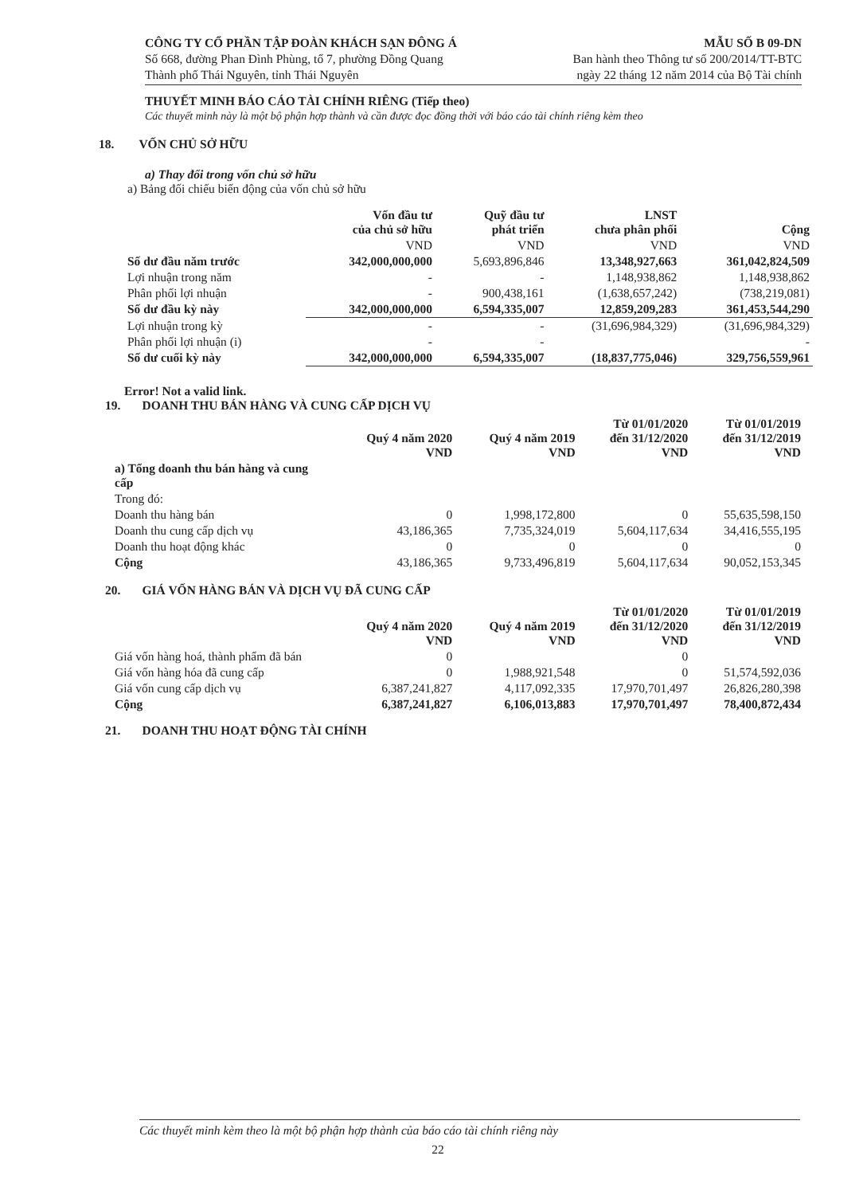CÔNG TY CỔ PHẦN TẬP ĐOÀN KHÁCH SẠN ĐÔNG Á
Số 668, đường Phan Đình Phùng, tổ 7, phường Đồng Quang
Thành phố Thái Nguyên, tỉnh Thái Nguyên
MẪU SỐ B 09-DN
Ban hành theo Thông tư số 200/2014/TT-BTC
ngày 22 tháng 12 năm 2014 của Bộ Tài chính
THUYẾT MINH BÁO CÁO TÀI CHÍNH RIÊNG (Tiếp theo)
Các thuyết minh này là một bộ phận hợp thành và cần được đọc đồng thời với báo cáo tài chính riêng kèm theo
18. VỐN CHỦ SỞ HỮU
a) Thay đổi trong vốn chủ sở hữu
a) Bảng đối chiếu biến động của vốn chủ sở hữu
| | Vốn đầu tư của chủ sở hữu | Quỹ đầu tư phát triển | LNST chưa phân phối | Cộng |
| --- | --- | --- | --- | --- |
| | VND | VND | VND | VND |
| Số dư đầu năm trước | 342,000,000,000 | 5,693,896,846 | 13,348,927,663 | 361,042,824,509 |
| Lợi nhuận trong năm | - | - | 1,148,938,862 | 1,148,938,862 |
| Phân phối lợi nhuận | - | 900,438,161 | (1,638,657,242) | (738,219,081) |
| Số dư đầu kỳ này | 342,000,000,000 | 6,594,335,007 | 12,859,209,283 | 361,453,544,290 |
| Lợi nhuận trong kỳ | - | - | (31,696,984,329) | (31,696,984,329) |
| Phân phối lợi nhuận (i) | - | - | | - |
| Số dư cuối kỳ này | 342,000,000,000 | 6,594,335,007 | (18,837,775,046) | 329,756,559,961 |
Error! Not a valid link.
19. DOANH THU BÁN HÀNG VÀ CUNG CẤP DỊCH VỤ
| | Quý 4 năm 2020 VND | Quý 4 năm 2019 VND | Từ 01/01/2020 đến 31/12/2020 VND | Từ 01/01/2019 đến 31/12/2019 VND |
| --- | --- | --- | --- | --- |
| a) Tổng doanh thu bán hàng và cung cấp | | | | |
| Trong đó: | | | | |
| Doanh thu hàng bán | 0 | 1,998,172,800 | 0 | 55,635,598,150 |
| Doanh thu cung cấp dịch vụ | 43,186,365 | 7,735,324,019 | 5,604,117,634 | 34,416,555,195 |
| Doanh thu hoạt động khác | 0 | 0 | 0 | 0 |
| Cộng | 43,186,365 | 9,733,496,819 | 5,604,117,634 | 90,052,153,345 |
20. GIÁ VỐN HÀNG BÁN VÀ DỊCH VỤ ĐÃ CUNG CẤP
| | Quý 4 năm 2020 VND | Quý 4 năm 2019 VND | Từ 01/01/2020 đến 31/12/2020 VND | Từ 01/01/2019 đến 31/12/2019 VND |
| --- | --- | --- | --- | --- |
| Giá vốn hàng hoá, thành phẩm đã bán | 0 | | 0 | |
| Giá vốn hàng hóa đã cung cấp | 0 | 1,988,921,548 | 0 | 51,574,592,036 |
| Giá vốn cung cấp dịch vụ | 6,387,241,827 | 4,117,092,335 | 17,970,701,497 | 26,826,280,398 |
| Cộng | 6,387,241,827 | 6,106,013,883 | 17,970,701,497 | 78,400,872,434 |
21. DOANH THU HOẠT ĐỘNG TÀI CHÍNH
Các thuyết minh kèm theo là một bộ phận hợp thành của báo cáo tài chính riêng này
22